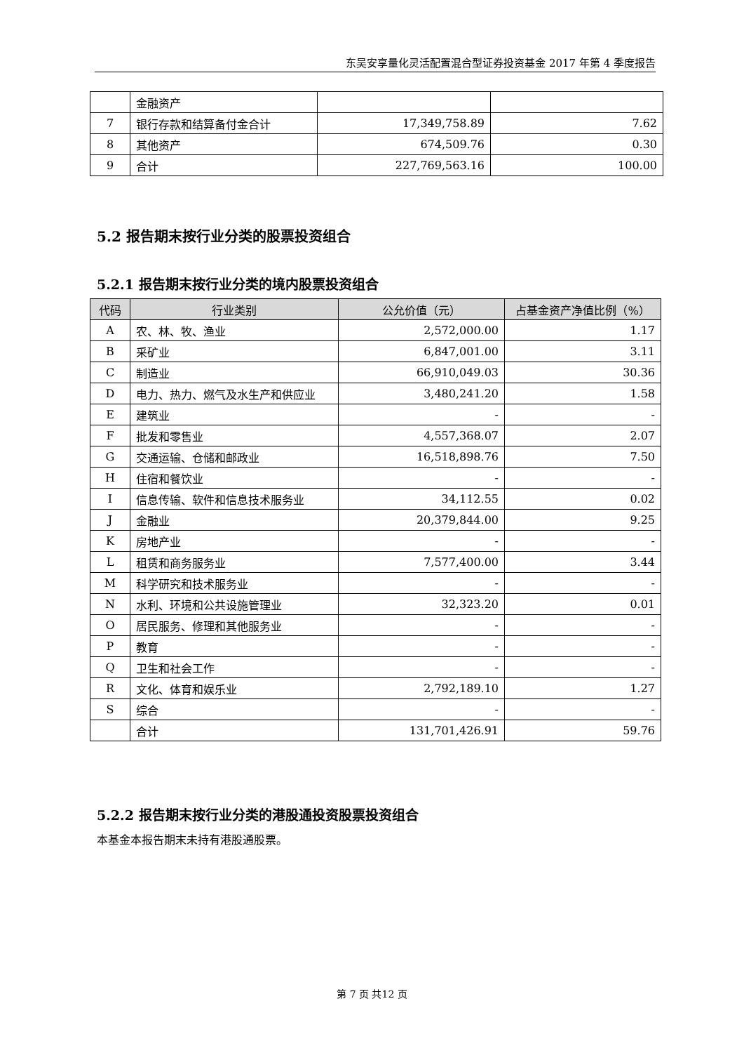东吴安享量化灵活配置混合型证券投资基金 2017 年第 4 季度报告
| | 金融资产 | | |
| 7 | 银行存款和结算备付金合计 | 17,349,758.89 | 7.62 |
| 8 | 其他资产 | 674,509.76 | 0.30 |
| 9 | 合计 | 227,769,563.16 | 100.00 |
5.2 报告期末按行业分类的股票投资组合
5.2.1 报告期末按行业分类的境内股票投资组合
| 代码 | 行业类别 | 公允价值（元） | 占基金资产净值比例（%） |
| --- | --- | --- | --- |
| A | 农、林、牧、渔业 | 2,572,000.00 | 1.17 |
| B | 采矿业 | 6,847,001.00 | 3.11 |
| C | 制造业 | 66,910,049.03 | 30.36 |
| D | 电力、热力、燃气及水生产和供应业 | 3,480,241.20 | 1.58 |
| E | 建筑业 | - | - |
| F | 批发和零售业 | 4,557,368.07 | 2.07 |
| G | 交通运输、仓储和邮政业 | 16,518,898.76 | 7.50 |
| H | 住宿和餐饮业 | - | - |
| I | 信息传输、软件和信息技术服务业 | 34,112.55 | 0.02 |
| J | 金融业 | 20,379,844.00 | 9.25 |
| K | 房地产业 | - | - |
| L | 租赁和商务服务业 | 7,577,400.00 | 3.44 |
| M | 科学研究和技术服务业 | - | - |
| N | 水利、环境和公共设施管理业 | 32,323.20 | 0.01 |
| O | 居民服务、修理和其他服务业 | - | - |
| P | 教育 | - | - |
| Q | 卫生和社会工作 | - | - |
| R | 文化、体育和娱乐业 | 2,792,189.10 | 1.27 |
| S | 综合 | - | - |
| | 合计 | 131,701,426.91 | 59.76 |
5.2.2 报告期末按行业分类的港股通投资股票投资组合
本基金本报告期末未持有港股通股票。
第 7 页 共12 页